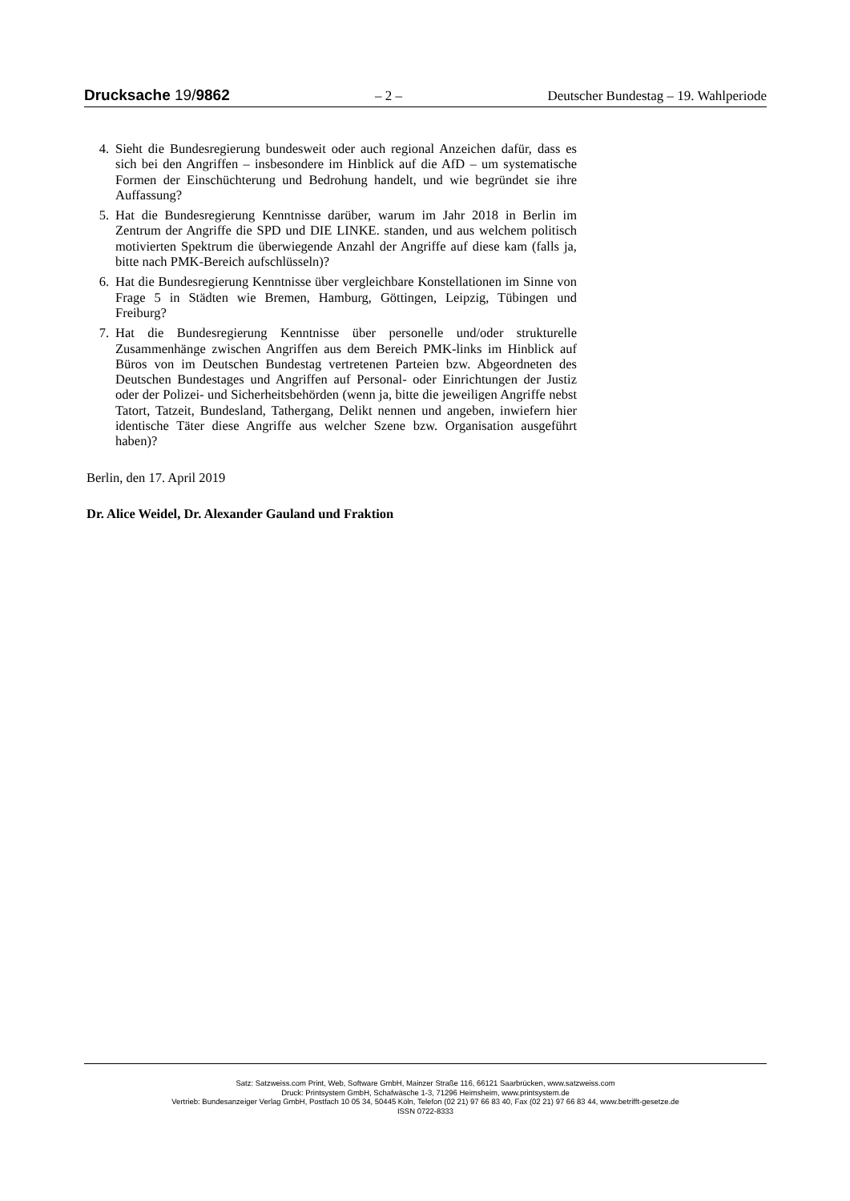Drucksache 19/9862 – 2 – Deutscher Bundestag – 19. Wahlperiode
4. Sieht die Bundesregierung bundesweit oder auch regional Anzeichen dafür, dass es sich bei den Angriffen – insbesondere im Hinblick auf die AfD – um systematische Formen der Einschüchterung und Bedrohung handelt, und wie begründet sie ihre Auffassung?
5. Hat die Bundesregierung Kenntnisse darüber, warum im Jahr 2018 in Berlin im Zentrum der Angriffe die SPD und DIE LINKE. standen, und aus welchem politisch motivierten Spektrum die überwiegende Anzahl der Angriffe auf diese kam (falls ja, bitte nach PMK-Bereich aufschlüsseln)?
6. Hat die Bundesregierung Kenntnisse über vergleichbare Konstellationen im Sinne von Frage 5 in Städten wie Bremen, Hamburg, Göttingen, Leipzig, Tübingen und Freiburg?
7. Hat die Bundesregierung Kenntnisse über personelle und/oder strukturelle Zusammenhänge zwischen Angriffen aus dem Bereich PMK-links im Hinblick auf Büros von im Deutschen Bundestag vertretenen Parteien bzw. Abgeordneten des Deutschen Bundestages und Angriffen auf Personal- oder Einrichtungen der Justiz oder der Polizei- und Sicherheitsbehörden (wenn ja, bitte die jeweiligen Angriffe nebst Tatort, Tatzeit, Bundesland, Tathergang, Delikt nennen und angeben, inwiefern hier identische Täter diese Angriffe aus welcher Szene bzw. Organisation ausgeführt haben)?
Berlin, den 17. April 2019
Dr. Alice Weidel, Dr. Alexander Gauland und Fraktion
Satz: Satzweiss.com Print, Web, Software GmbH, Mainzer Straße 116, 66121 Saarbrücken, www.satzweiss.com
Druck: Printsystem GmbH, Schafwäsche 1-3, 71296 Heimsheim, www.printsystem.de
Vertrieb: Bundesanzeiger Verlag GmbH, Postfach 10 05 34, 50445 Köln, Telefon (02 21) 97 66 83 40, Fax (02 21) 97 66 83 44, www.betrifft-gesetze.de
ISSN 0722-8333